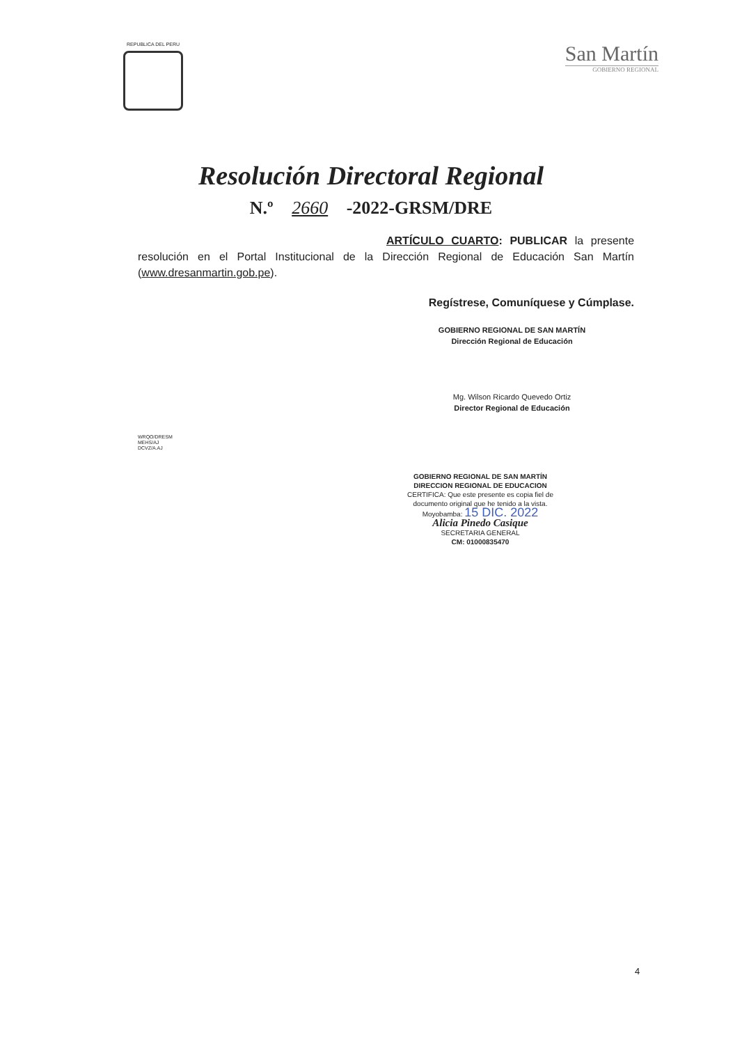REPUBLICA DEL PERU
San Martín
GOBIERNO REGIONAL
Resolución Directoral Regional
N.º 2660 -2022-GRSM/DRE
ARTÍCULO CUARTO: PUBLICAR la presente resolución en el Portal Institucional de la Dirección Regional de Educación San Martín (www.dresanmartin.gob.pe).
Regístrese, Comuníquese y Cúmplase.
GOBIERNO REGIONAL DE SAN MARTÍN
Dirección Regional de Educación
Mg. Wilson Ricardo Quevedo Ortiz
Director Regional de Educación
WRQO/DRESM
MEHS/AJ
DCVZ/A.AJ
GOBIERNO REGIONAL DE SAN MARTÍN
DIRECCION REGIONAL DE EDUCACION
CERTIFICA: Que este presente es copia fiel de documento original que he tenido a la vista.
Moyobamba: 15 DIC. 2022
Alicia Pinedo Casique
SECRETARIA GENERAL
CM: 01000835470
4